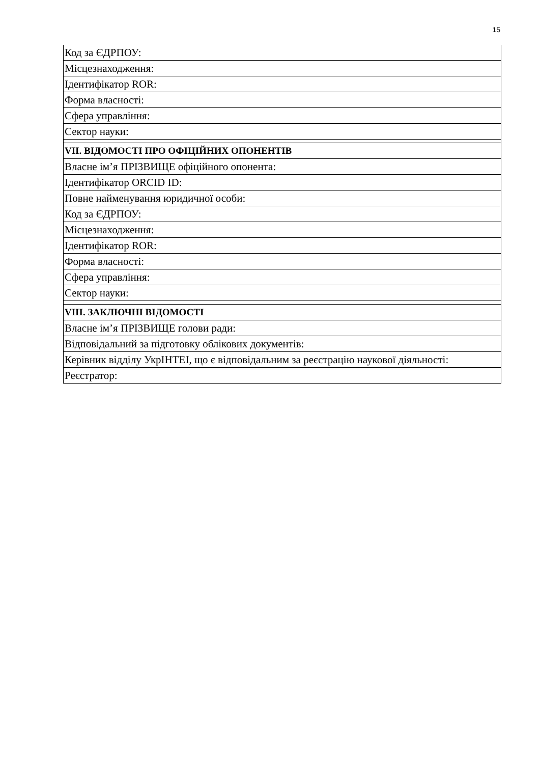15
| Код за ЄДРПОУ: |
| Місцезнаходження: |
| Ідентифікатор ROR: |
| Форма власності: |
| Сфера управління: |
| Сектор науки: |
| VII. ВІДОМОСТІ ПРО ОФІЦІЙНИХ ОПОНЕНТІВ |
| Власне ім’я ПРІЗВИЩЕ офіційного опонента: |
| Ідентифікатор ORCID ID: |
| Повне найменування юридичної особи: |
| Код за ЄДРПОУ: |
| Місцезнаходження: |
| Ідентифікатор ROR: |
| Форма власності: |
| Сфера управління: |
| Сектор науки: |
| VIII. ЗАКЛЮЧНІ ВІДОМОСТІ |
| Власне ім’я ПРІЗВИЩЕ голови ради: |
| Відповідальний за підготовку облікових документів: |
| Керівник відділу УкрІНТЕІ, що є відповідальним за реєстрацію наукової діяльності: |
| Реєстратор: |